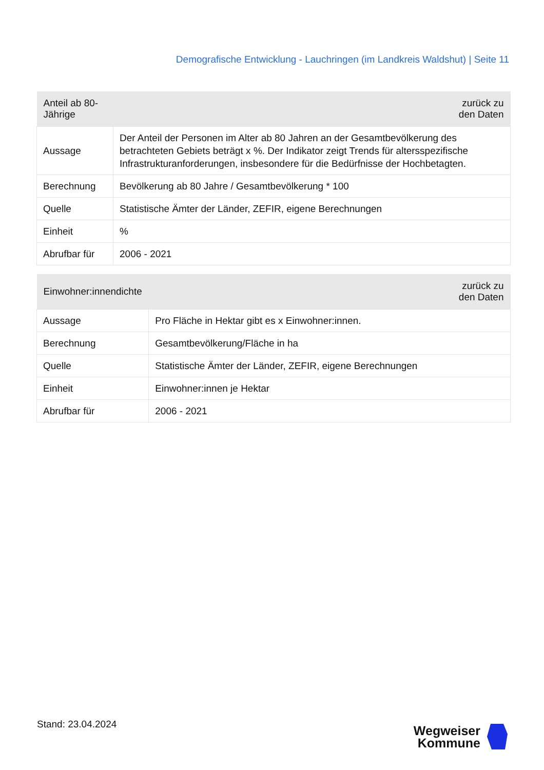Demografische Entwicklung - Lauchringen (im Landkreis Waldshut) | Seite 11
| Anteil ab 80-Jährige | zurück zu den Daten |
| --- | --- |
| Aussage | Der Anteil der Personen im Alter ab 80 Jahren an der Gesamtbevölkerung des betrachteten Gebiets beträgt x %. Der Indikator zeigt Trends für altersspezifische Infrastrukturanforderungen, insbesondere für die Bedürfnisse der Hochbetagten. |
| Berechnung | Bevölkerung ab 80 Jahre / Gesamtbevölkerung * 100 |
| Quelle | Statistische Ämter der Länder, ZEFIR, eigene Berechnungen |
| Einheit | % |
| Abrufbar für | 2006 - 2021 |
| Einwohner:innendichte | zurück zu den Daten |
| --- | --- |
| Aussage | Pro Fläche in Hektar gibt es x Einwohner:innen. |
| Berechnung | Gesamtbevölkerung/Fläche in ha |
| Quelle | Statistische Ämter der Länder, ZEFIR, eigene Berechnungen |
| Einheit | Einwohner:innen je Hektar |
| Abrufbar für | 2006 - 2021 |
Stand: 23.04.2024
Wegweiser
Kommune